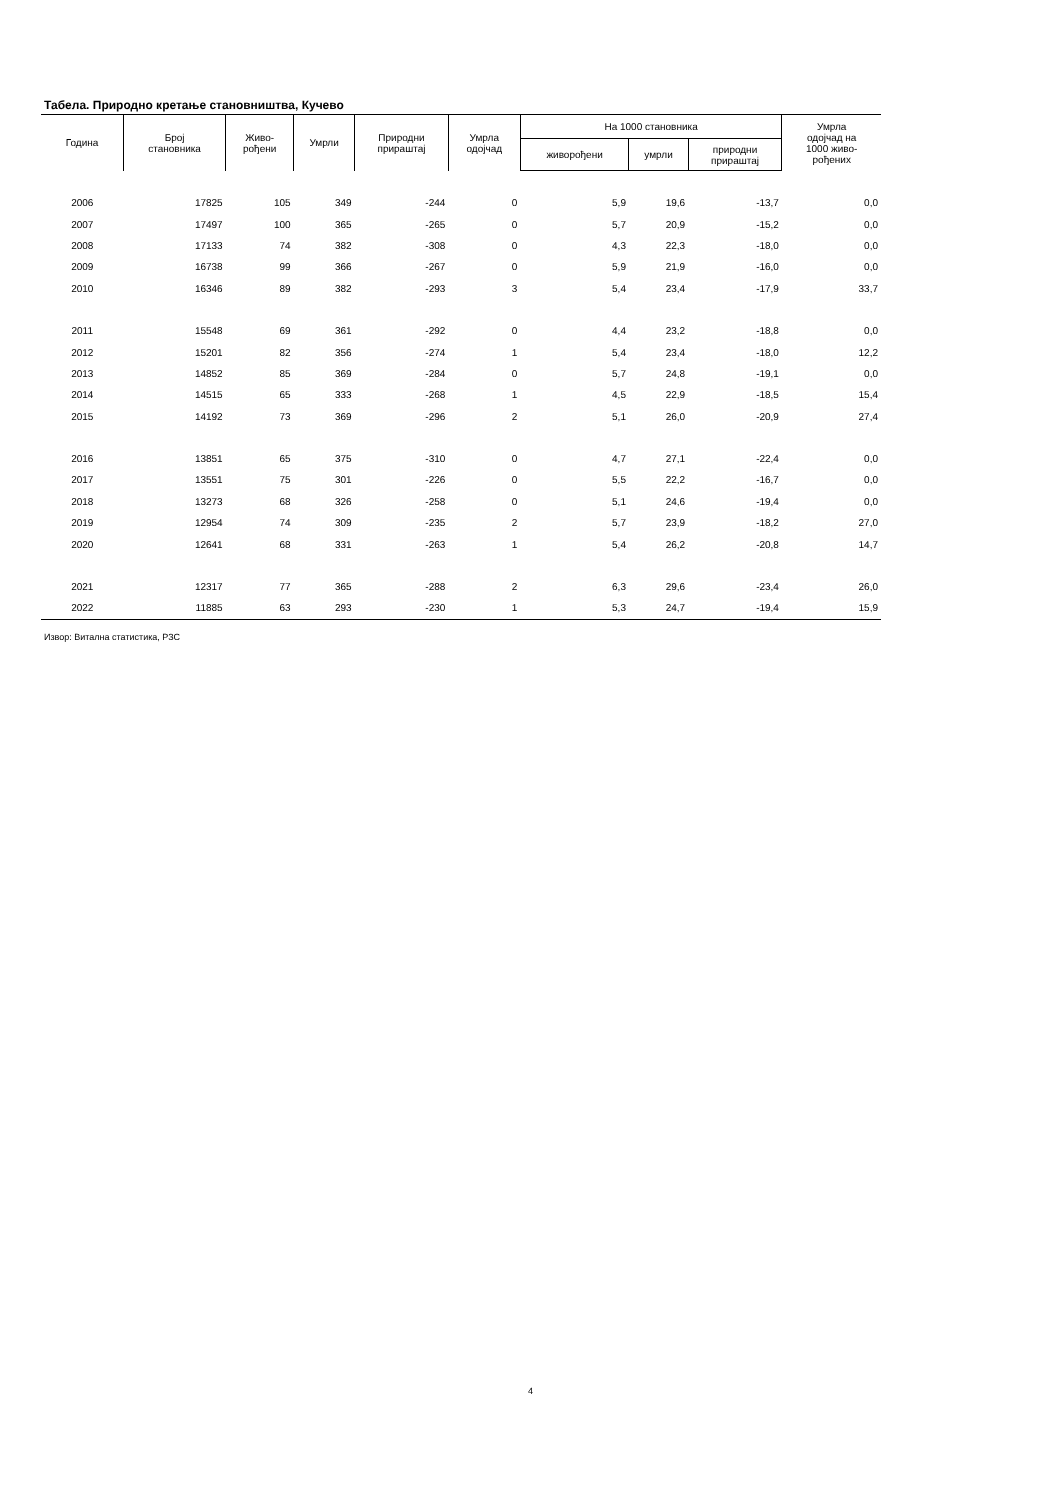Табела. Природно кретање становништва, Кучево
| Година | Број становника | Живо- рођени | Умрли | Природни прираштај | Умрла одојчад | На 1000 становника | | | Умрла одојчад на 1000 живо- рођених |
| --- | --- | --- | --- | --- | --- | --- | --- | --- | --- |
| | | | | | | живорођени | умрли | природни прираштај | |
| 2006 | 17825 | 105 | 349 | -244 | 0 | 5,9 | 19,6 | -13,7 | 0,0 |
| 2007 | 17497 | 100 | 365 | -265 | 0 | 5,7 | 20,9 | -15,2 | 0,0 |
| 2008 | 17133 | 74 | 382 | -308 | 0 | 4,3 | 22,3 | -18,0 | 0,0 |
| 2009 | 16738 | 99 | 366 | -267 | 0 | 5,9 | 21,9 | -16,0 | 0,0 |
| 2010 | 16346 | 89 | 382 | -293 | 3 | 5,4 | 23,4 | -17,9 | 33,7 |
| 2011 | 15548 | 69 | 361 | -292 | 0 | 4,4 | 23,2 | -18,8 | 0,0 |
| 2012 | 15201 | 82 | 356 | -274 | 1 | 5,4 | 23,4 | -18,0 | 12,2 |
| 2013 | 14852 | 85 | 369 | -284 | 0 | 5,7 | 24,8 | -19,1 | 0,0 |
| 2014 | 14515 | 65 | 333 | -268 | 1 | 4,5 | 22,9 | -18,5 | 15,4 |
| 2015 | 14192 | 73 | 369 | -296 | 2 | 5,1 | 26,0 | -20,9 | 27,4 |
| 2016 | 13851 | 65 | 375 | -310 | 0 | 4,7 | 27,1 | -22,4 | 0,0 |
| 2017 | 13551 | 75 | 301 | -226 | 0 | 5,5 | 22,2 | -16,7 | 0,0 |
| 2018 | 13273 | 68 | 326 | -258 | 0 | 5,1 | 24,6 | -19,4 | 0,0 |
| 2019 | 12954 | 74 | 309 | -235 | 2 | 5,7 | 23,9 | -18,2 | 27,0 |
| 2020 | 12641 | 68 | 331 | -263 | 1 | 5,4 | 26,2 | -20,8 | 14,7 |
| 2021 | 12317 | 77 | 365 | -288 | 2 | 6,3 | 29,6 | -23,4 | 26,0 |
| 2022 | 11885 | 63 | 293 | -230 | 1 | 5,3 | 24,7 | -19,4 | 15,9 |
Извор: Витална статистика, РЗС
4